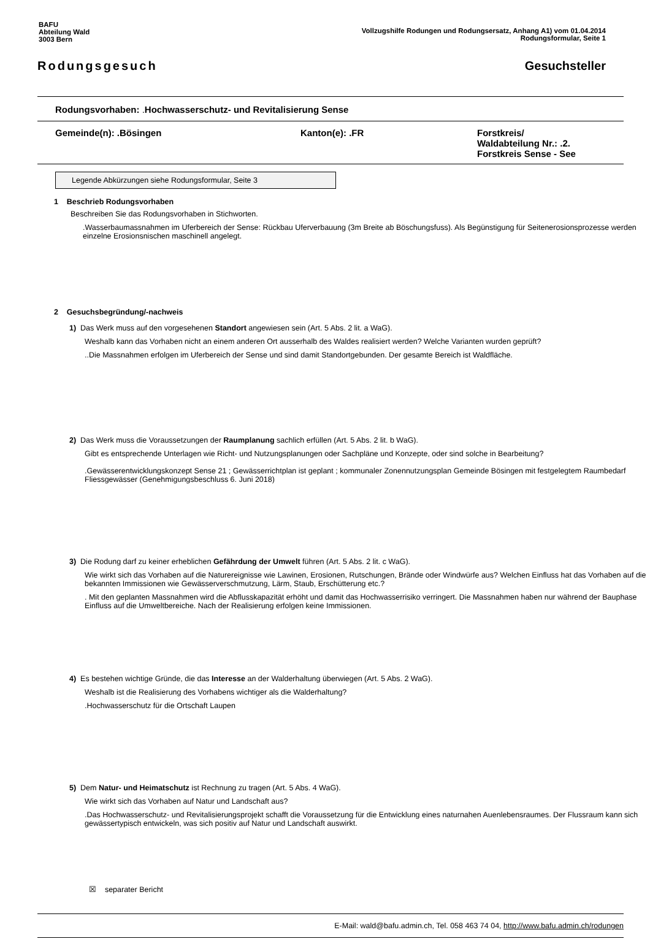BAFU
Abteilung Wald
3003 Bern
Vollzugshilfe Rodungen und Rodungsersatz, Anhang A1) vom 01.04.2014
Rodungsformular, Seite 1
Rodungsgesuch Gesuchsteller
Rodungsvorhaben: . Hochwasserschutz- und Revitalisierung Sense
Gemeinde(n): .Bösingen Kanton(e): .FR Forstkreis/
Waldabteilung Nr.: .2.
Forstkreis Sense - See
Legende Abkürzungen siehe Rodungsformular, Seite 3
1 Beschrieb Rodungsvorhaben
Beschreiben Sie das Rodungsvorhaben in Stichworten.
.Wasserbaumassnahmen im Uferbereich der Sense: Rückbau Uferverbauung (3m Breite ab Böschungsfuss). Als Begünstigung für Seitenerosionsprozesse werden einzelne Erosionsnischen maschinell angelegt.
2 Gesuchsbegründung/-nachweis
1) Das Werk muss auf den vorgesehenen Standort angewiesen sein (Art. 5 Abs. 2 lit. a WaG).
Weshalb kann das Vorhaben nicht an einem anderen Ort ausserhalb des Waldes realisiert werden? Welche Varianten wurden geprüft?
..Die Massnahmen erfolgen im Uferbereich der Sense und sind damit Standortgebunden. Der gesamte Bereich ist Waldfläche.
2) Das Werk muss die Voraussetzungen der Raumplanung sachlich erfüllen (Art. 5 Abs. 2 lit. b WaG).
Gibt es entsprechende Unterlagen wie Richt- und Nutzungsplanungen oder Sachpläne und Konzepte, oder sind solche in Bearbeitung?
.Gewässerentwicklungskonzept Sense 21 ; Gewässerrichtplan ist geplant ; kommunaler Zonennutzungsplan Gemeinde Bösingen mit festgelegtem Raumbedarf Fliessgewässer (Genehmigungsbeschluss 6. Juni 2018)
3) Die Rodung darf zu keiner erheblichen Gefährdung der Umwelt führen (Art. 5 Abs. 2 lit. c WaG).
Wie wirkt sich das Vorhaben auf die Naturereignisse wie Lawinen, Erosionen, Rutschungen, Brände oder Windwürfe aus? Welchen Einfluss hat das Vorhaben auf die bekannten Immissionen wie Gewässerverschmutzung, Lärm, Staub, Erschütterung etc.?
. Mit den geplanten Massnahmen wird die Abflusskapazität erhöht und damit das Hochwasserrisiko verringert. Die Massnahmen haben nur während der Bauphase Einfluss auf die Umweltbereiche. Nach der Realisierung erfolgen keine Immissionen.
4) Es bestehen wichtige Gründe, die das Interesse an der Walderhaltung überwiegen (Art. 5 Abs. 2 WaG).
Weshalb ist die Realisierung des Vorhabens wichtiger als die Walderhaltung?
.Hochwasserschutz für die Ortschaft Laupen
5) Dem Natur- und Heimatschutz ist Rechnung zu tragen (Art. 5 Abs. 4 WaG).
Wie wirkt sich das Vorhaben auf Natur und Landschaft aus?
.Das Hochwasserschutz- und Revitalisierungsprojekt schafft die Voraussetzung für die Entwicklung eines naturnahen Auenlebensraumes. Der Flussraum kann sich gewässertypisch entwickeln, was sich positiv auf Natur und Landschaft auswirkt.
☒ separater Bericht
E-Mail: wald@bafu.admin.ch, Tel. 058 463 74 04, http://www.bafu.admin.ch/rodungen